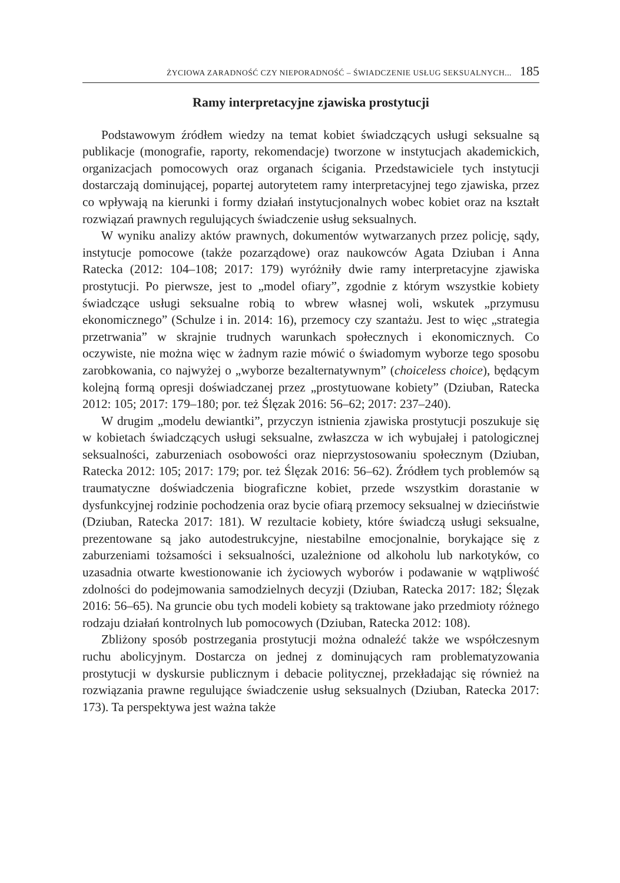ŻYCIOWA ZARADNOŚĆ CZY NIEPORADNOŚĆ – ŚWIADCZENIE USŁUG SEKSUALNYCH... 185
Ramy interpretacyjne zjawiska prostytucji
Podstawowym źródłem wiedzy na temat kobiet świadczących usługi seksualne są publikacje (monografie, raporty, rekomendacje) tworzone w instytucjach akademickich, organizacjach pomocowych oraz organach ścigania. Przedstawiciele tych instytucji dostarczają dominującej, popartej autorytetem ramy interpretacyjnej tego zjawiska, przez co wpływają na kierunki i formy działań instytucjonalnych wobec kobiet oraz na kształt rozwiązań prawnych regulujących świadczenie usług seksualnych.
W wyniku analizy aktów prawnych, dokumentów wytwarzanych przez policję, sądy, instytucje pomocowe (także pozarządowe) oraz naukowców Agata Dziuban i Anna Ratecka (2012: 104–108; 2017: 179) wyróżniły dwie ramy interpretacyjne zjawiska prostytucji. Po pierwsze, jest to „model ofiary”, zgodnie z którym wszystkie kobiety świadczące usługi seksualne robią to wbrew własnej woli, wskutek „przymusu ekonomicznego” (Schulze i in. 2014: 16), przemocy czy szantażu. Jest to więc „strategia przetrwania” w skrajnie trudnych warunkach społecznych i ekonomicznych. Co oczywiste, nie można więc w żadnym razie mówić o świadomym wyborze tego sposobu zarobkowania, co najwyżej o „wyborze bezalternatywnym” (choiceless choice), będącym kolejną formą opresji doświadczanej przez „prostytuowane kobiety” (Dziuban, Ratecka 2012: 105; 2017: 179–180; por. też Ślęzak 2016: 56–62; 2017: 237–240).
W drugim „modelu dewiantki”, przyczyn istnienia zjawiska prostytucji poszukuje się w kobietach świadczących usługi seksualne, zwłaszcza w ich wybujałej i patologicznej seksualności, zaburzeniach osobowości oraz nieprzystosowaniu społecznym (Dziuban, Ratecka 2012: 105; 2017: 179; por. też Ślęzak 2016: 56–62). Źródłem tych problemów są traumatyczne doświadczenia biograficzne kobiet, przede wszystkim dorastanie w dysfunkcyjnej rodzinie pochodzenia oraz bycie ofiarą przemocy seksualnej w dzieciństwie (Dziuban, Ratecka 2017: 181). W rezultacie kobiety, które świadczą usługi seksualne, prezentowane są jako autodestrukcyjne, niestabilne emocjonalnie, borykające się z zaburzeniami tożsamości i seksualności, uzależnione od alkoholu lub narkotyków, co uzasadnia otwarte kwestionowanie ich życiowych wyborów i podawanie w wątpliwość zdolności do podejmowania samodzielnych decyzji (Dziuban, Ratecka 2017: 182; Ślęzak 2016: 56–65). Na gruncie obu tych modeli kobiety są traktowane jako przedmioty różnego rodzaju działań kontrolnych lub pomocowych (Dziuban, Ratecka 2012: 108).
Zbliżony sposób postrzegania prostytucji można odnaleźć także we współczesnym ruchu abolicyjnym. Dostarcza on jednej z dominujących ram problematyzowania prostytucji w dyskursie publicznym i debacie politycznej, przekładając się również na rozwiązania prawne regulujące świadczenie usług seksualnych (Dziuban, Ratecka 2017: 173). Ta perspektywa jest ważna także